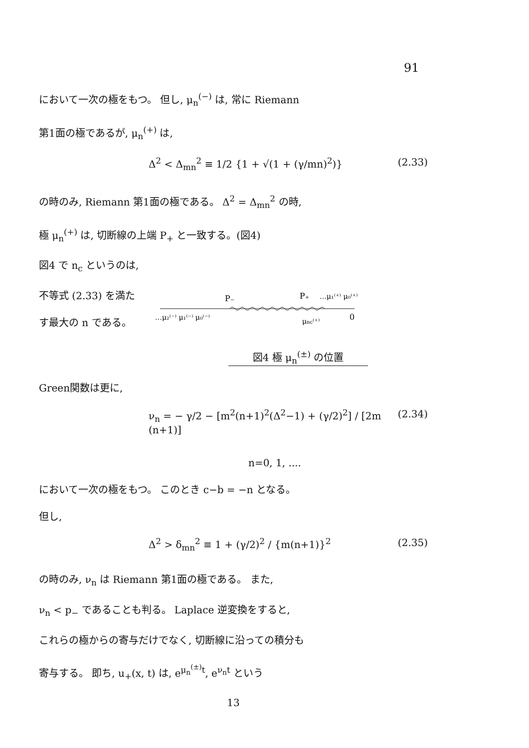91
において一次の極をもつ。 但し, μ<sub>n</sub><sup>(−)</sup> は, 常に Riemann
第1面の極であるが, μ<sub>n</sub><sup>(+)</sup> は,
Δ<sup>2</sup> < Δ<sub>mn</sub><sup>2</sup> ≡ 1/2 {1 + √(1 + (γ/mn)<sup>2</sup>)} (2.33)
の時のみ, Riemann 第1面の極である。 Δ<sup>2</sup> = Δ<sub>mn</sub><sup>2</sup> の時,
極 μ<sub>n</sub><sup>(+)</sup> は, 切断線の上端 P<sub>+</sub> と一致する。(図4)
図4 で n<sub>c</sub> というのは,
不等式 (2.33) を満た
す最大の n である。
P₋
P₊
…μ₁⁽⁺⁾ μ₀⁽⁺⁾
…μ₂⁽⁻⁾ μ₁⁽⁻⁾ μ₀⁽⁻⁾
μnc⁽⁺⁾
0
図4 極 μ<sub>n</sub><sup>(±)</sup> の位置
Green関数は更に,
ν<sub>n</sub> = − γ/2 − [m<sup>2</sup>(n+1)<sup>2</sup>(Δ<sup>2</sup>−1) + (γ/2)<sup>2</sup>] / [2m (n+1)] (2.34)
n=0, 1, ....
において一次の極をもつ。 このとき c−b = −n となる。
但し,
Δ<sup>2</sup> > δ<sub>mn</sub><sup>2</sup> ≡ 1 + (γ/2)<sup>2</sup> / {m(n+1)}<sup>2</sup> (2.35)
の時のみ, ν<sub>n</sub> は Riemann 第1面の極である。 また,
ν<sub>n</sub> < p<sub>−</sub> であることも判る。 Laplace 逆変換をすると,
これらの極からの寄与だけでなく, 切断線に沿っての積分も
寄与する。 即ち, u<sub>+</sub>(x, t) は, e<sup>μ<sub>n</sub><sup>(±)</sup>t</sup>, e<sup>ν<sub>n</sub>t</sup> という
13